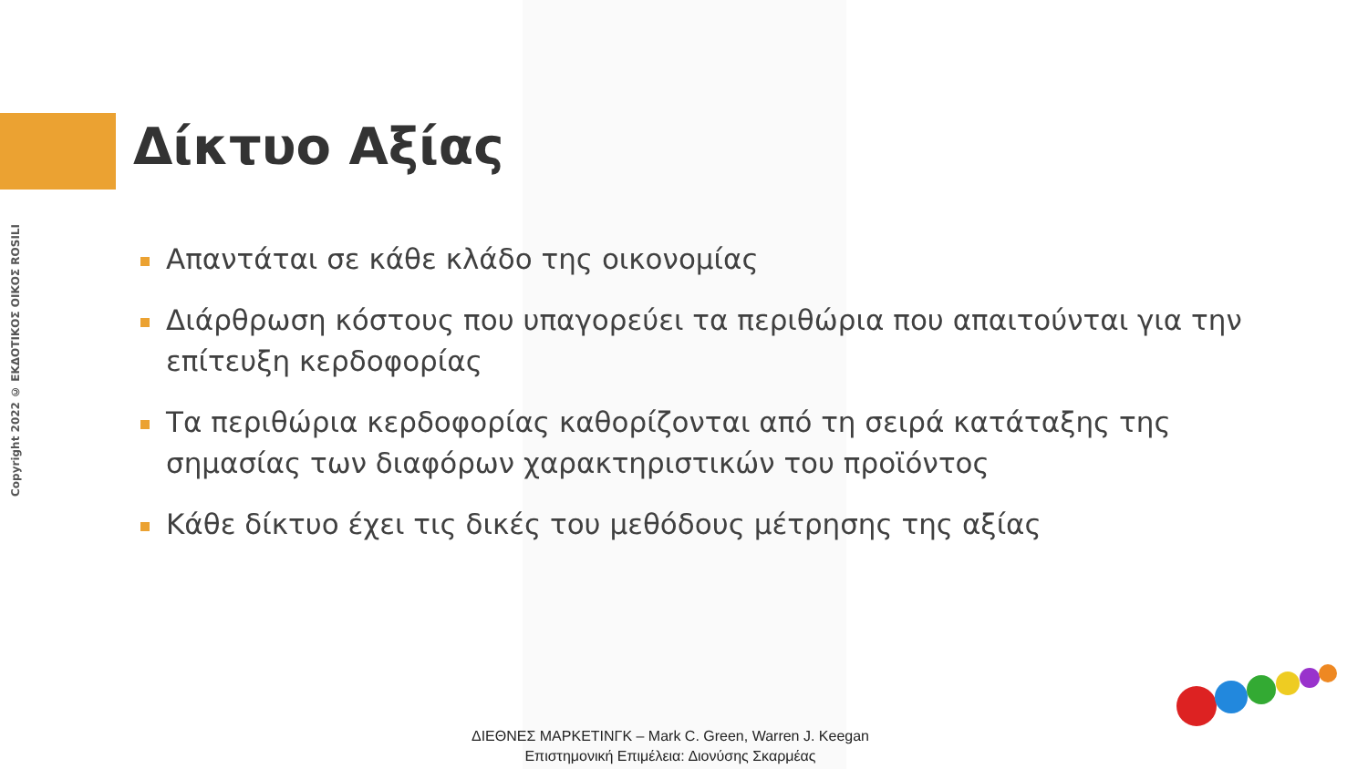Copyright 2022 © ΕΚΔΟΤΙΚΟΣ ΟΙΚΟΣ ROSILI
Δίκτυο Αξίας
Απαντάται σε κάθε κλάδο της οικονομίας
Διάρθρωση κόστους που υπαγορεύει τα περιθώρια που απαιτούνται για την επίτευξη κερδοφορίας
Τα περιθώρια κερδοφορίας καθορίζονται από τη σειρά κατάταξης της σημασίας των διαφόρων χαρακτηριστικών του προϊόντος
Κάθε δίκτυο έχει τις δικές του μεθόδους μέτρησης της αξίας
ΔΙΕΘΝΕΣ ΜΑΡΚΕΤΙΝΓΚ – Mark C. Green, Warren J. Keegan
Επιστημονική Επιμέλεια: Διονύσης Σκαρμέας